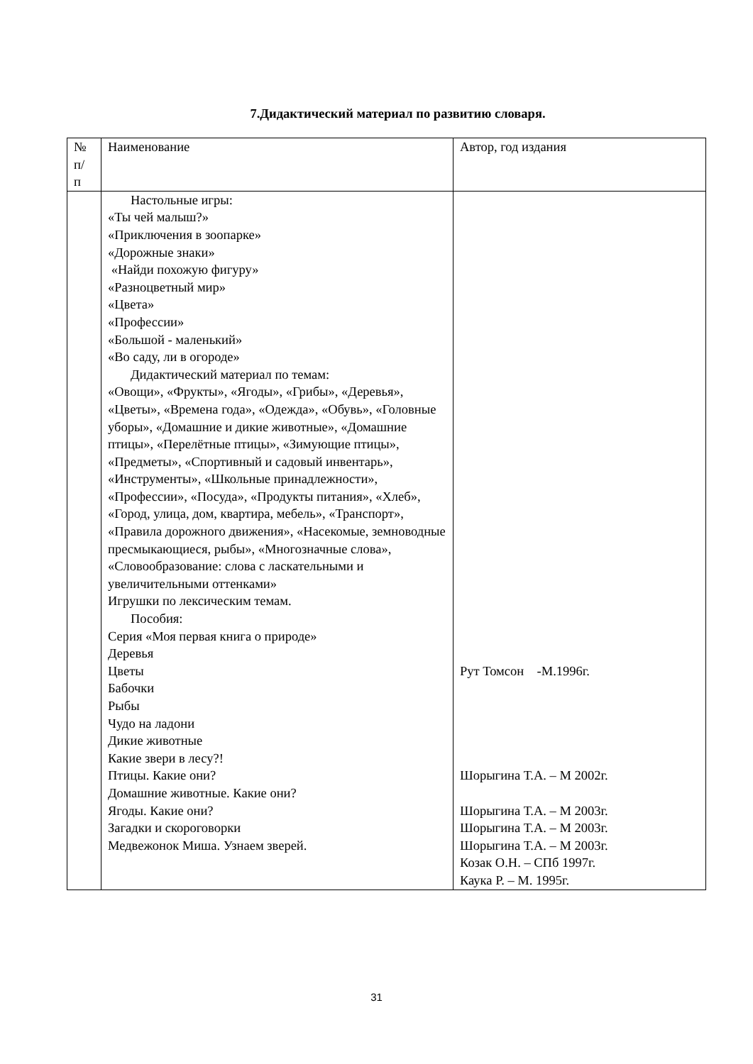7.Дидактический материал по развитию словаря.
| № п/ п | Наименование | Автор, год издания |
| --- | --- | --- |
| | Настольные игры: «Ты чей малыш?» «Приключения в зоопарке» «Дорожные знаки» «Найди похожую фигуру» «Разноцветный мир» «Цвета» «Профессии» «Большой - маленький» «Во саду, ли в огороде» Дидактический материал по темам: «Овощи», «Фрукты», «Ягоды», «Грибы», «Деревья», «Цветы», «Времена года», «Одежда», «Обувь», «Головные уборы», «Домашние и дикие животные», «Домашние птицы», «Перелётные птицы», «Зимующие птицы», «Предметы», «Спортивный и садовый инвентарь», «Инструменты», «Школьные принадлежности», «Профессии», «Посуда», «Продукты питания», «Хлеб», «Город, улица, дом, квартира, мебель», «Транспорт», «Правила дорожного движения», «Насекомые, земноводные пресмыкающиеся, рыбы», «Многозначные слова», «Словообразование: слова с ласкательными и увеличительными оттенками» Игрушки по лексическим темам. Пособия: Серия «Моя первая книга о природе» Деревья Цветы Бабочки Рыбы Чудо на ладони Дикие животные Какие звери в лесу?! Птицы. Какие они? Домашние животные. Какие они? Ягоды. Какие они? Загадки и скороговорки Медвежонок Миша. Узнаем зверей. | Рут Томсон -М.1996г. Шорыгина Т.А. – М 2002г. Шорыгина Т.А. – М 2003г. Шорыгина Т.А. – М 2003г. Шорыгина Т.А. – М 2003г. Козак О.Н. – СПб 1997г. Каука Р. – М. 1995г. |
31